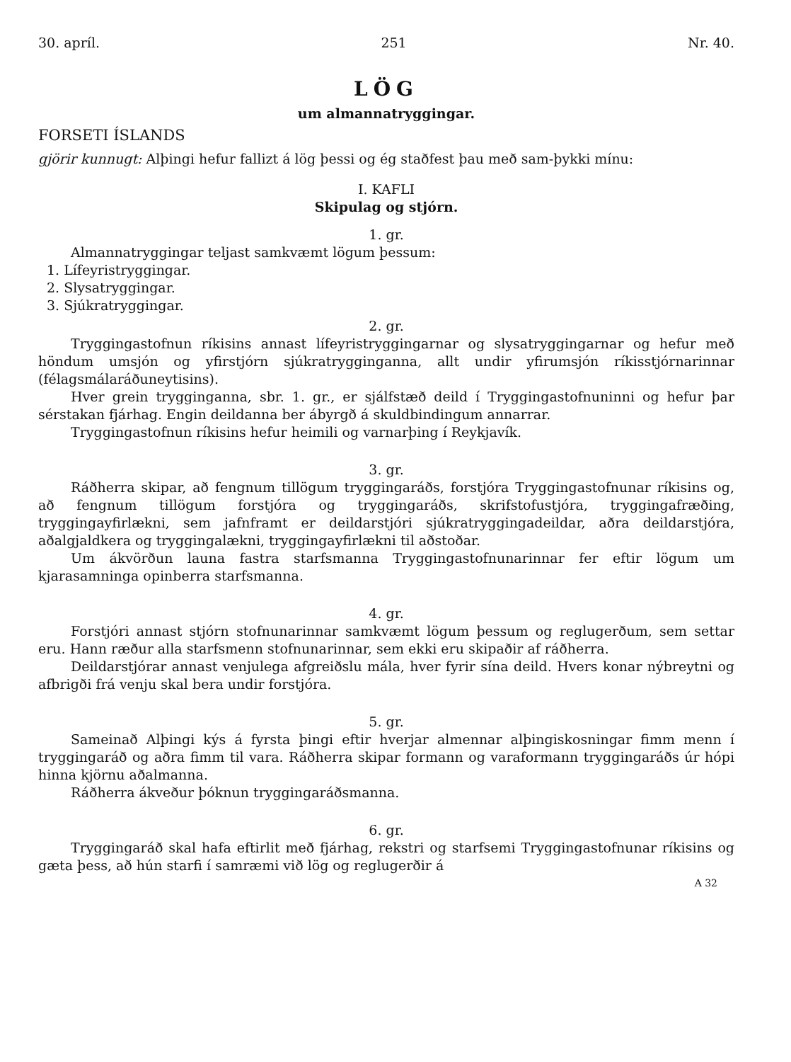30. apríl. 251 Nr. 40.
LÖG
um almannatryggingar.
FORSETI ÍSLANDS
gjörir kunnugt: Alþingi hefur fallizt á lög þessi og ég staðfest þau með sam-þykki mínu:
I. KAFLI
Skipulag og stjórn.
1. gr.
Almannatryggingar teljast samkvæmt lögum þessum:
1. Lífeyristryggingar.
2. Slysatryggingar.
3. Sjúkratryggingar.
2. gr.
Tryggingastofnun ríkisins annast lífeyristryggingarnar og slysatryggingarnar og hefur með höndum umsjón og yfirstjórn sjúkratrygginganna, allt undir yfirumsjón ríkisstjórnarinnar (félagsmálaráðuneytisins).
Hver grein trygginganna, sbr. 1. gr., er sjálfstæð deild í Tryggingastofnuninni og hefur þar sérstakan fjárhag. Engin deildanna ber ábyrgð á skuldbindingum annarrar.
Tryggingastofnun ríkisins hefur heimili og varnarþing í Reykjavík.
3. gr.
Ráðherra skipar, að fengnum tillögum tryggingaráðs, forstjóra Tryggingastofnunar ríkisins og, að fengnum tillögum forstjóra og tryggingaráðs, skrifstofustjóra, tryggingafræðing, tryggingayfirlækni, sem jafnframt er deildarstjóri sjúkratryggingadeildar, aðra deildarstjóra, aðalgjaldkera og tryggingalækni, tryggingayfirlækni til aðstoðar.
Um ákvörðun launa fastra starfsmanna Tryggingastofnunarinnar fer eftir lögum um kjarasamninga opinberra starfsmanna.
4. gr.
Forstjóri annast stjórn stofnunarinnar samkvæmt lögum þessum og reglugerðum, sem settar eru. Hann ræður alla starfsmenn stofnunarinnar, sem ekki eru skipaðir af ráðherra.
Deildarstjórar annast venjulega afgreiðslu mála, hver fyrir sína deild. Hvers konar nýbreytni og afbrigði frá venju skal bera undir forstjóra.
5. gr.
Sameinað Alþingi kýs á fyrsta þingi eftir hverjar almennar alþingiskosningar fimm menn í tryggingaráð og aðra fimm til vara. Ráðherra skipar formann og varaformann tryggingaráðs úr hópi hinna kjörnu aðalmanna.
Ráðherra ákveður þóknun tryggingaráðsmanna.
6. gr.
Tryggingaráð skal hafa eftirlit með fjárhag, rekstri og starfsemi Tryggingastofnunar ríkisins og gæta þess, að hún starfi í samræmi við lög og reglugerðir á
A 32